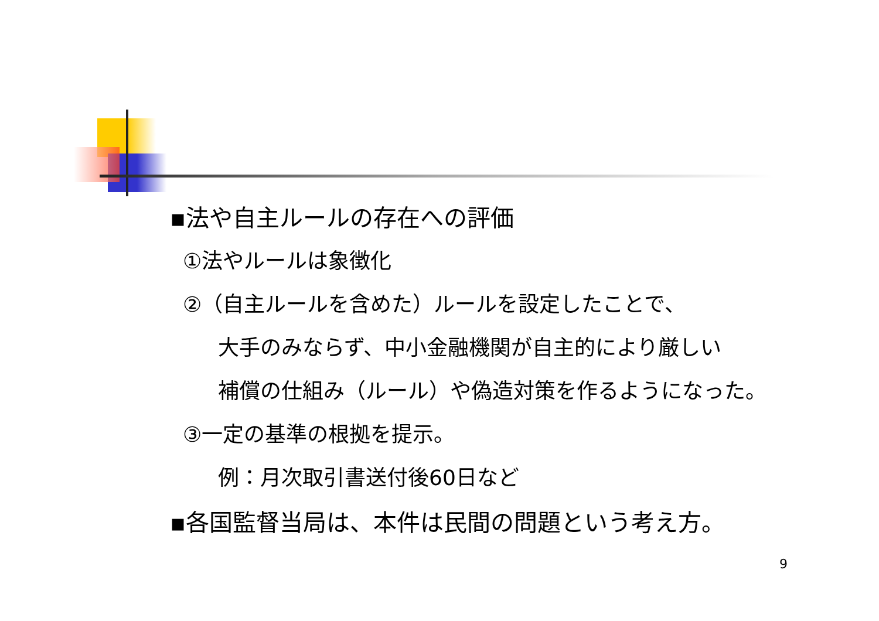▪法や自主ルールの存在への評価
①法やルールは象徴化
②（自主ルールを含めた）ルールを設定したことで、
大手のみならず、中小金融機関が自主的により厳しい
補償の仕組み（ルール）や偽造対策を作るようになった。
③一定の基準の根拠を提示。
例：月次取引書送付後60日など
▪各国監督当局は、本件は民間の問題という考え方。
9